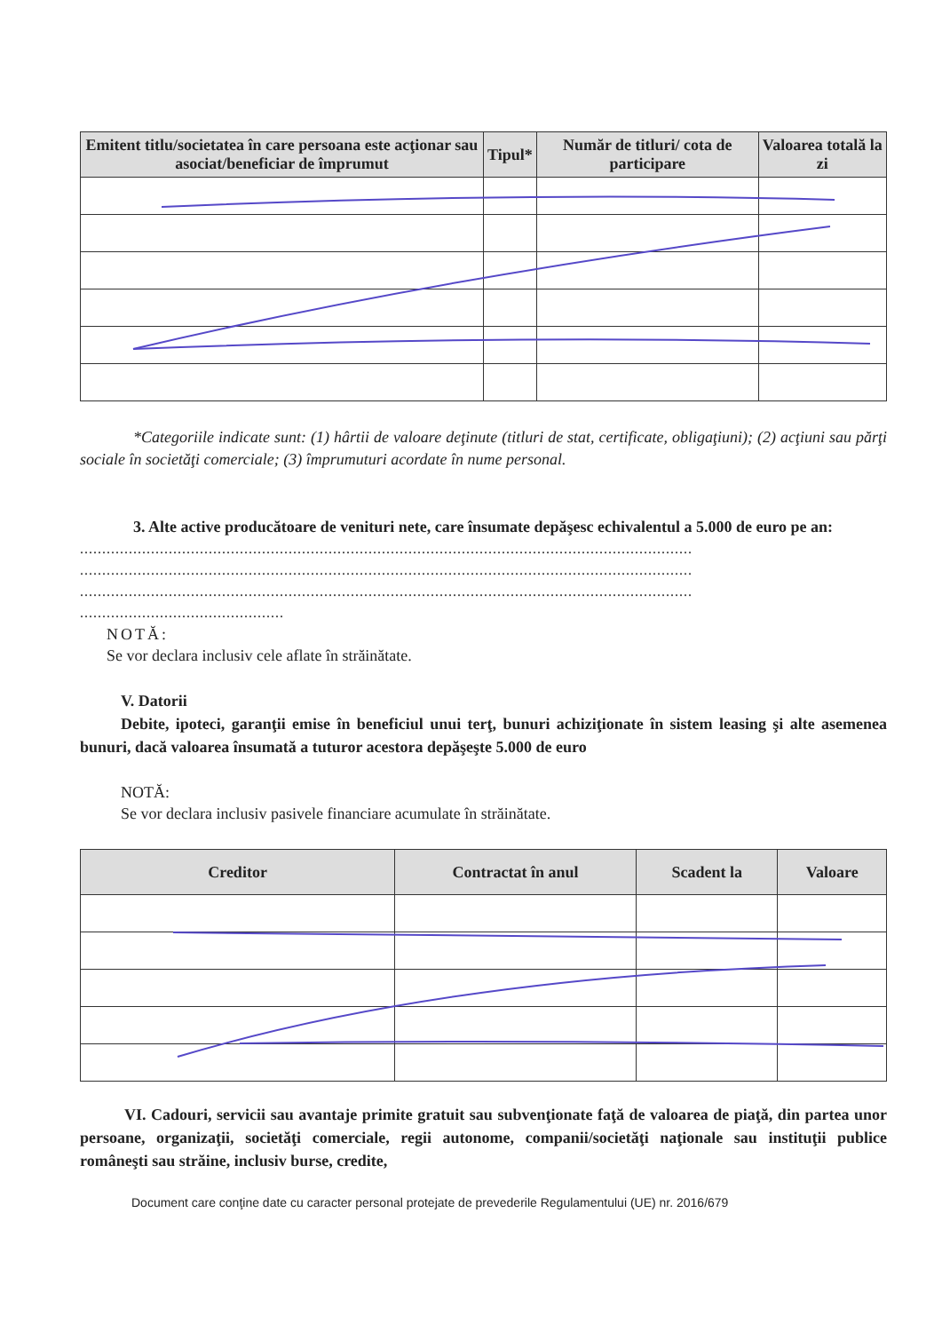| Emitent titlu/societatea în care persoana este acţionar sau asociat/beneficiar de împrumut | Tipul* | Număr de titluri/ cota de participare | Valoarea totală la zi |
| --- | --- | --- | --- |
*Categoriile indicate sunt: (1) hârtii de valoare deţinute (titluri de stat, certificate, obligaţiuni); (2) acţiuni sau părţi sociale în societăţi comerciale; (3) împrumuturi acordate în nume personal.
3. Alte active producătoare de venituri nete, care însumate depăşesc echivalentul a 5.000 de euro pe an:
..........................................................................................................................................
..........................................................................................................................................
..........................................................................................................................................
..............................................
NOTĂ:
Se vor declara inclusiv cele aflate în străinătate.
V. Datorii
Debite, ipoteci, garanţii emise în beneficiul unui terţ, bunuri achiziţionate în sistem leasing şi alte asemenea bunuri, dacă valoarea însumată a tuturor acestora depăşeşte 5.000 de euro
NOTĂ:
Se vor declara inclusiv pasivele financiare acumulate în străinătate.
| Creditor | Contractat în anul | Scadent la | Valoare |
| --- | --- | --- | --- |
VI. Cadouri, servicii sau avantaje primite gratuit sau subvenţionate faţă de valoarea de piaţă, din partea unor persoane, organizaţii, societăţi comerciale, regii autonome, companii/societăţi naţionale sau instituţii publice româneşti sau străine, inclusiv burse, credite,
Document care conţine date cu caracter personal protejate de prevederile Regulamentului (UE) nr. 2016/679